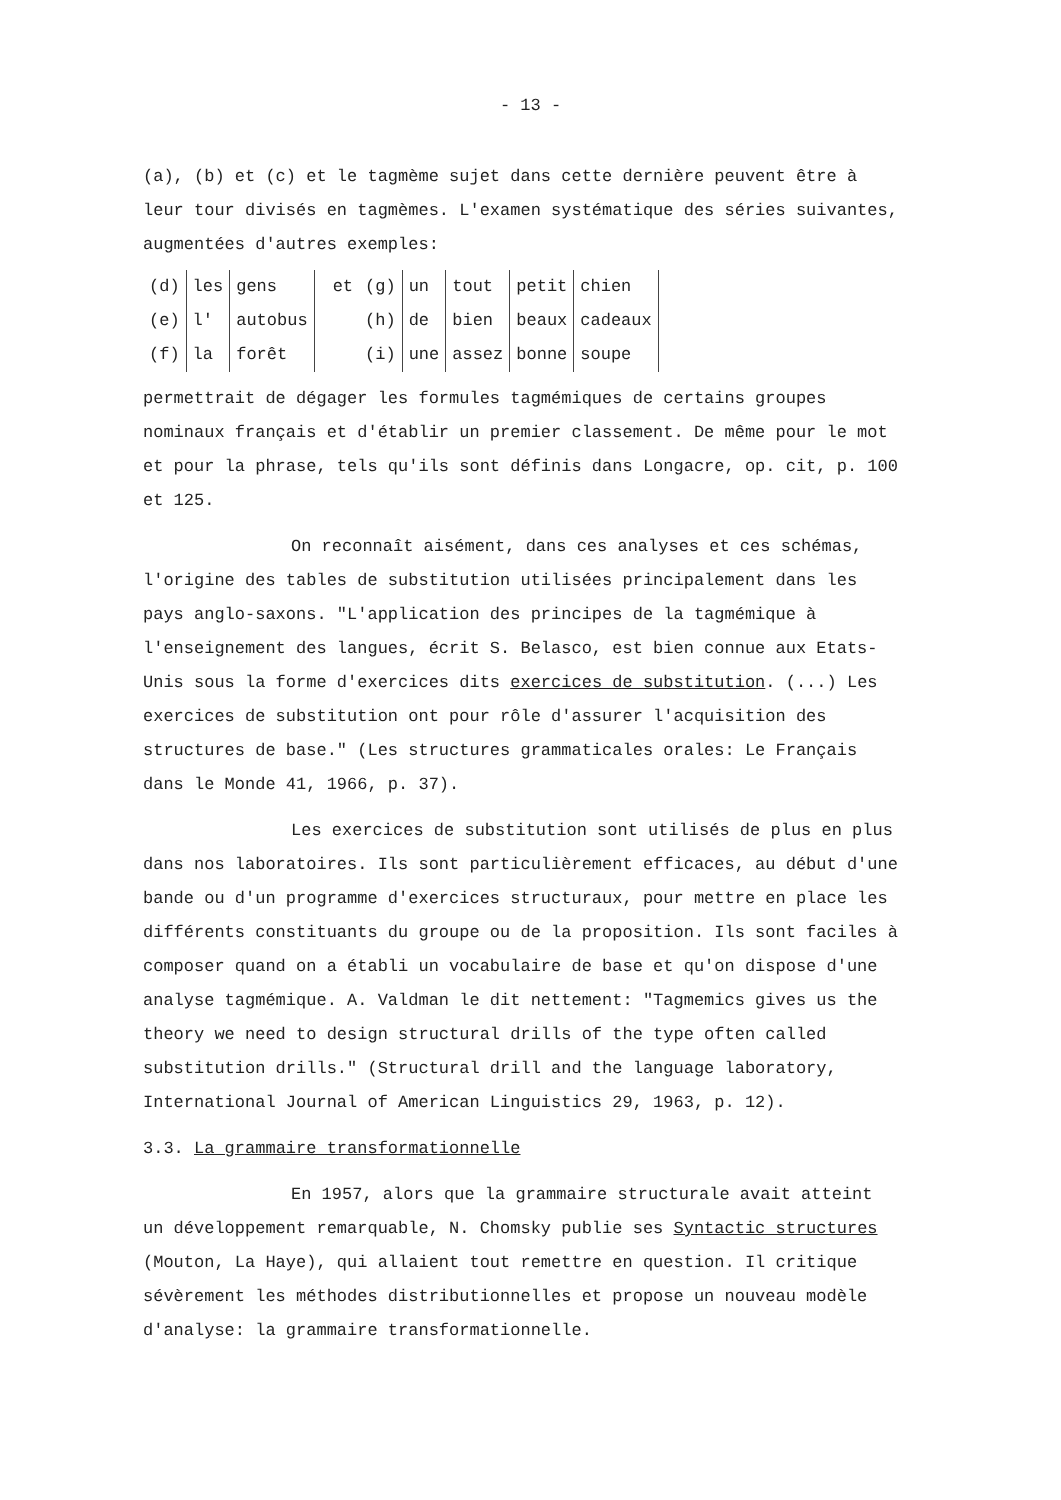- 13 -
(a), (b) et (c) et le tagmème sujet dans cette dernière peuvent être à leur tour divisés en tagmèmes. L'examen systématique des séries suivantes, augmentées d'autres exemples:
| (d) | les | gens | et | (g) | un | tout | petit | chien | |
| (e) | l' | autobus | | (h) | de | bien | beaux | cadeaux | |
| (f) | la | forêt | | (i) | une | assez | bonne | soupe | |
permettrait de dégager les formules tagmémiques de certains groupes nominaux français et d'établir un premier classement. De même pour le mot et pour la phrase, tels qu'ils sont définis dans Longacre, op. cit, p. 100 et 125.
On reconnaît aisément, dans ces analyses et ces schémas, l'origine des tables de substitution utilisées principalement dans les pays anglo-saxons. "L'application des principes de la tagmémique à l'enseignement des langues, écrit S. Belasco, est bien connue aux Etats-Unis sous la forme d'exercices dits exercices de substitution. (...) Les exercices de substitution ont pour rôle d'assurer l'acquisition des structures de base." (Les structures grammaticales orales: Le Français dans le Monde 41, 1966, p. 37).
Les exercices de substitution sont utilisés de plus en plus dans nos laboratoires. Ils sont particulièrement efficaces, au début d'une bande ou d'un programme d'exercices structuraux, pour mettre en place les différents constituants du groupe ou de la proposition. Ils sont faciles à composer quand on a établi un vocabulaire de base et qu'on dispose d'une analyse tagmémique. A. Valdman le dit nettement: "Tagmemics gives us the theory we need to design structural drills of the type often called substitution drills." (Structural drill and the language laboratory, International Journal of American Linguistics 29, 1963, p. 12).
3.3. La grammaire transformationnelle
En 1957, alors que la grammaire structurale avait atteint un développement remarquable, N. Chomsky publie ses Syntactic structures (Mouton, La Haye), qui allaient tout remettre en question. Il critique sévèrement les méthodes distributionnelles et propose un nouveau modèle d'analyse: la grammaire transformationnelle.